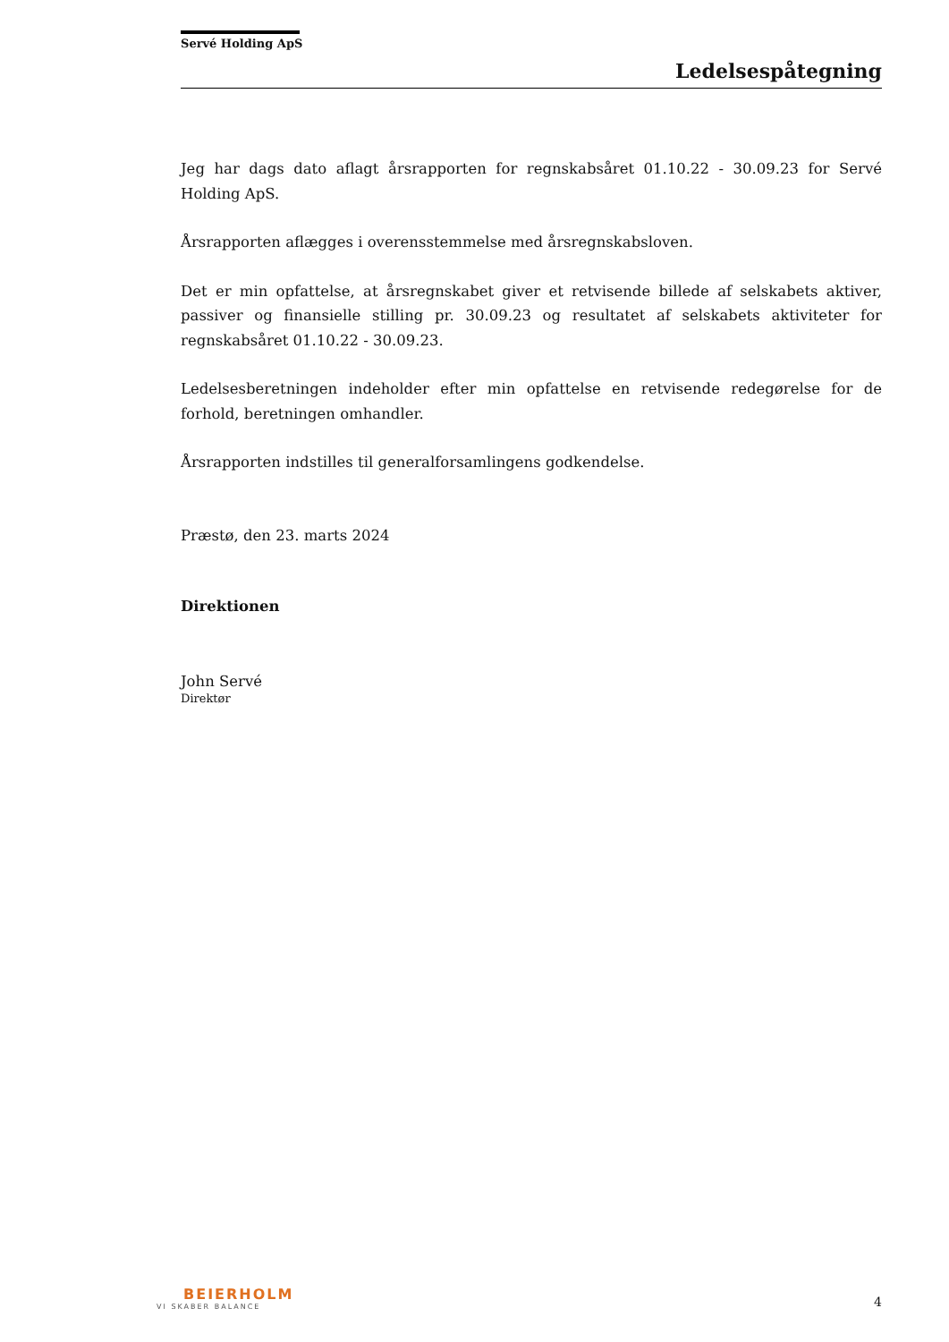Servé Holding ApS
Ledelsespåtegning
Jeg har dags dato aflagt årsrapporten for regnskabsåret 01.10.22 - 30.09.23 for Servé Holding ApS.
Årsrapporten aflægges i overensstemmelse med årsregnskabsloven.
Det er min opfattelse, at årsregnskabet giver et retvisende billede af selskabets aktiver, passiver og finansielle stilling pr. 30.09.23 og resultatet af selskabets aktiviteter for regnskabsåret 01.10.22 - 30.09.23.
Ledelsesberetningen indeholder efter min opfattelse en retvisende redegørelse for de forhold, beretningen omhandler.
Årsrapporten indstilles til generalforsamlingens godkendelse.
Præstø, den 23. marts 2024
Direktionen
John Servé
Direktør
BEIERHOLM
VI SKABER BALANCE
4